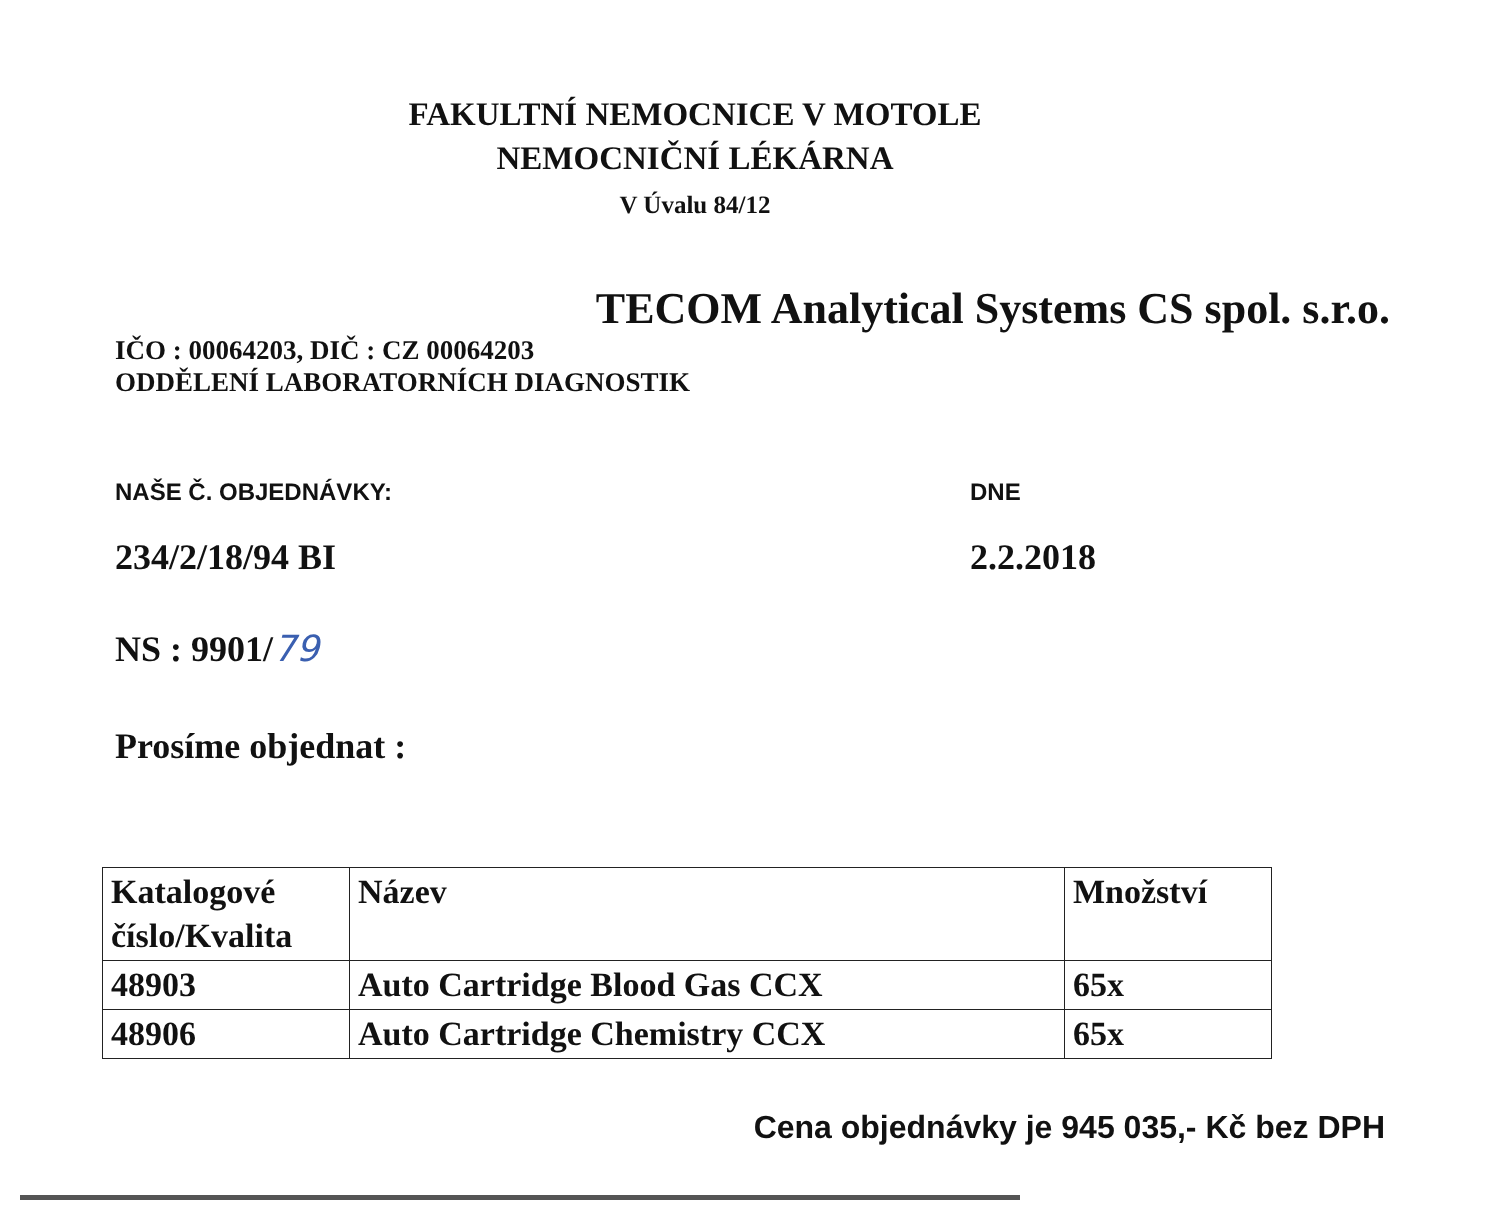FAKULTNÍ NEMOCNICE V MOTOLE
NEMOCNIČNÍ LÉKÁRNA
V Úvalu 84/12
TECOM Analytical Systems CS spol. s.r.o.
IČO : 00064203, DIČ : CZ 00064203
ODDĚLENÍ LABORATORNÍCH DIAGNOSTIK
NAŠE Č. OBJEDNÁVKY: DNE
234/2/18/94 BI 2.2.2018
NS : 9901/79
Prosíme objednat :
| Katalogové číslo/Kvalita | Název | Množství |
| --- | --- | --- |
| 48903 | Auto Cartridge Blood Gas CCX | 65x |
| 48906 | Auto Cartridge Chemistry CCX | 65x |
Cena objednávky je 945 035,- Kč bez DPH